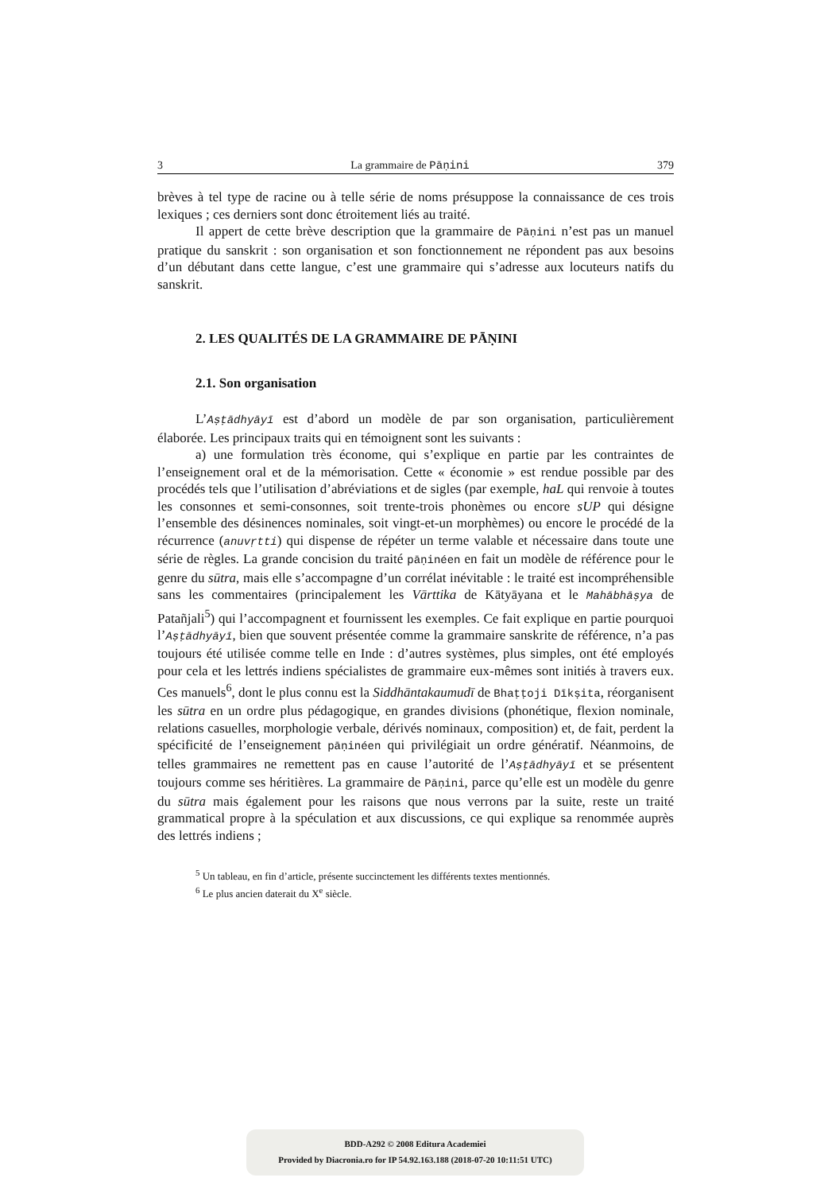3 La grammaire de Pāṇini 379
brèves à tel type de racine ou à telle série de noms présuppose la connaissance de ces trois lexiques ; ces derniers sont donc étroitement liés au traité.
Il appert de cette brève description que la grammaire de Pāṇini n’est pas un manuel pratique du sanskrit : son organisation et son fonctionnement ne répondent pas aux besoins d’un débutant dans cette langue, c’est une grammaire qui s’adresse aux locuteurs natifs du sanskrit.
2. LES QUALITÉS DE LA GRAMMAIRE DE PĀṆINI
2.1. Son organisation
L’Aṣṭādhyāyī est d’abord un modèle de par son organisation, particulièrement élaborée. Les principaux traits qui en témoignent sont les suivants :
a) une formulation très économe, qui s’explique en partie par les contraintes de l’enseignement oral et de la mémorisation. Cette « économie » est rendue possible par des procédés tels que l’utilisation d’abréviations et de sigles (par exemple, haL qui renvoie à toutes les consonnes et semi-consonnes, soit trente-trois phonèmes ou encore sUP qui désigne l’ensemble des désinences nominales, soit vingt-et-un morphèmes) ou encore le procédé de la récurrence (anuvṛtti) qui dispense de répéter un terme valable et nécessaire dans toute une série de règles. La grande concision du traité pāṇinéen en fait un modèle de référence pour le genre du sūtra, mais elle s’accompagne d’un corrélat inévitable : le traité est incompréhensible sans les commentaires (principalement les Vārttika de Kātyāyana et le Mahābhāṣya de Patañjali<sup>5</sup>) qui l’accompagnent et fournissent les exemples. Ce fait explique en partie pourquoi l’Aṣṭādhyāyī, bien que souvent présentée comme la grammaire sanskrite de référence, n’a pas toujours été utilisée comme telle en Inde : d’autres systèmes, plus simples, ont été employés pour cela et les lettrés indiens spécialistes de grammaire eux-mêmes sont initiés à travers eux. Ces manuels<sup>6</sup>, dont le plus connu est la Siddhāntakaumudī de Bhaṭṭoji Dīkṣita, réorganisent les sūtra en un ordre plus pédagogique, en grandes divisions (phonétique, flexion nominale, relations casuelles, morphologie verbale, dérivés nominaux, composition) et, de fait, perdent la spécificité de l’enseignement pāṇinéen qui privilégiait un ordre génératif. Néanmoins, de telles grammaires ne remettent pas en cause l’autorité de l’Aṣṭādhyāyī et se présentent toujours comme ses héritières. La grammaire de Pāṇini, parce qu’elle est un modèle du genre du sūtra mais également pour les raisons que nous verrons par la suite, reste un traité grammatical propre à la spéculation et aux discussions, ce qui explique sa renommée auprès des lettrés indiens ;
<sup>5</sup> Un tableau, en fin d’article, présente succinctement les différents textes mentionnés.
<sup>6</sup> Le plus ancien daterait du X<sup>e</sup> siècle.
BDD-A292 © 2008 Editura Academiei
Provided by Diacronia.ro for IP 54.92.163.188 (2018-07-20 10:11:51 UTC)